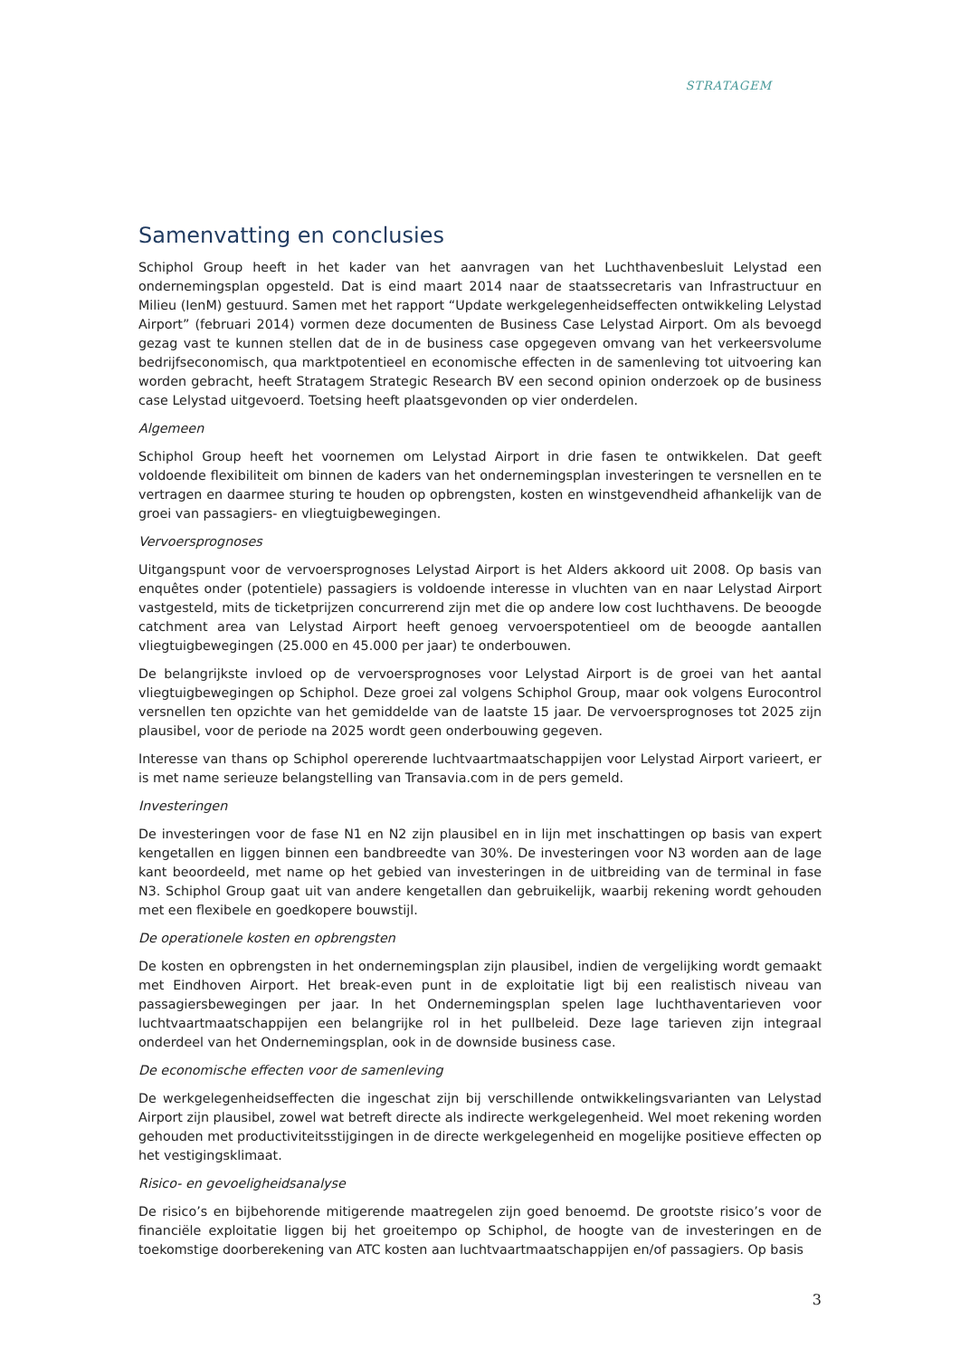STRATAGEM
Samenvatting en conclusies
Schiphol Group heeft in het kader van het aanvragen van het Luchthavenbesluit Lelystad een ondernemingsplan opgesteld. Dat is eind maart 2014 naar de staatssecretaris van Infrastructuur en Milieu (IenM) gestuurd. Samen met het rapport “Update werkgelegenheidseffecten ontwikkeling Lelystad Airport” (februari 2014) vormen deze documenten de Business Case Lelystad Airport. Om als bevoegd gezag vast te kunnen stellen dat de in de business case opgegeven omvang van het verkeersvolume bedrijfseconomisch, qua marktpotentieel en economische effecten in de samenleving tot uitvoering kan worden gebracht, heeft Stratagem Strategic Research BV een second opinion onderzoek op de business case Lelystad uitgevoerd. Toetsing heeft plaatsgevonden op vier onderdelen.
Algemeen
Schiphol Group heeft het voornemen om Lelystad Airport in drie fasen te ontwikkelen. Dat geeft voldoende flexibiliteit om binnen de kaders van het ondernemingsplan investeringen te versnellen en te vertragen en daarmee sturing te houden op opbrengsten, kosten en winstgevendheid afhankelijk van de groei van passagiers- en vliegtuigbewegingen.
Vervoersprognoses
Uitgangspunt voor de vervoersprognoses Lelystad Airport is het Alders akkoord uit 2008. Op basis van enquêtes onder (potentiele) passagiers is voldoende interesse in vluchten van en naar Lelystad Airport vastgesteld, mits de ticketprijzen concurrerend zijn met die op andere low cost luchthavens. De beoogde catchment area van Lelystad Airport heeft genoeg vervoerspotentieel om de beoogde aantallen vliegtuigbewegingen (25.000 en 45.000 per jaar) te onderbouwen.
De belangrijkste invloed op de vervoersprognoses voor Lelystad Airport is de groei van het aantal vliegtuigbewegingen op Schiphol. Deze groei zal volgens Schiphol Group, maar ook volgens Eurocontrol versnellen ten opzichte van het gemiddelde van de laatste 15 jaar. De vervoersprognoses tot 2025 zijn plausibel, voor de periode na 2025 wordt geen onderbouwing gegeven.
Interesse van thans op Schiphol opererende luchtvaartmaatschappijen voor Lelystad Airport varieert, er is met name serieuze belangstelling van Transavia.com in de pers gemeld.
Investeringen
De investeringen voor de fase N1 en N2 zijn plausibel en in lijn met inschattingen op basis van expert kengetallen en liggen binnen een bandbreedte van 30%. De investeringen voor N3 worden aan de lage kant beoordeeld, met name op het gebied van investeringen in de uitbreiding van de terminal in fase N3. Schiphol Group gaat uit van andere kengetallen dan gebruikelijk, waarbij rekening wordt gehouden met een flexibele en goedkopere bouwstijl.
De operationele kosten en opbrengsten
De kosten en opbrengsten in het ondernemingsplan zijn plausibel, indien de vergelijking wordt gemaakt met Eindhoven Airport. Het break-even punt in de exploitatie ligt bij een realistisch niveau van passagiersbewegingen per jaar. In het Ondernemingsplan spelen lage luchthaventarieven voor luchtvaartmaatschappijen een belangrijke rol in het pullbeleid. Deze lage tarieven zijn integraal onderdeel van het Ondernemingsplan, ook in de downside business case.
De economische effecten voor de samenleving
De werkgelegenheidseffecten die ingeschat zijn bij verschillende ontwikkelingsvarianten van Lelystad Airport zijn plausibel, zowel wat betreft directe als indirecte werkgelegenheid. Wel moet rekening worden gehouden met productiviteitsstijgingen in de directe werkgelegenheid en mogelijke positieve effecten op het vestigingsklimaat.
Risico- en gevoeligheidsanalyse
De risico’s en bijbehorende mitigerende maatregelen zijn goed benoemd. De grootste risico’s voor de financiële exploitatie liggen bij het groeitempo op Schiphol, de hoogte van de investeringen en de toekomstige doorberekening van ATC kosten aan luchtvaartmaatschappijen en/of passagiers. Op basis
3